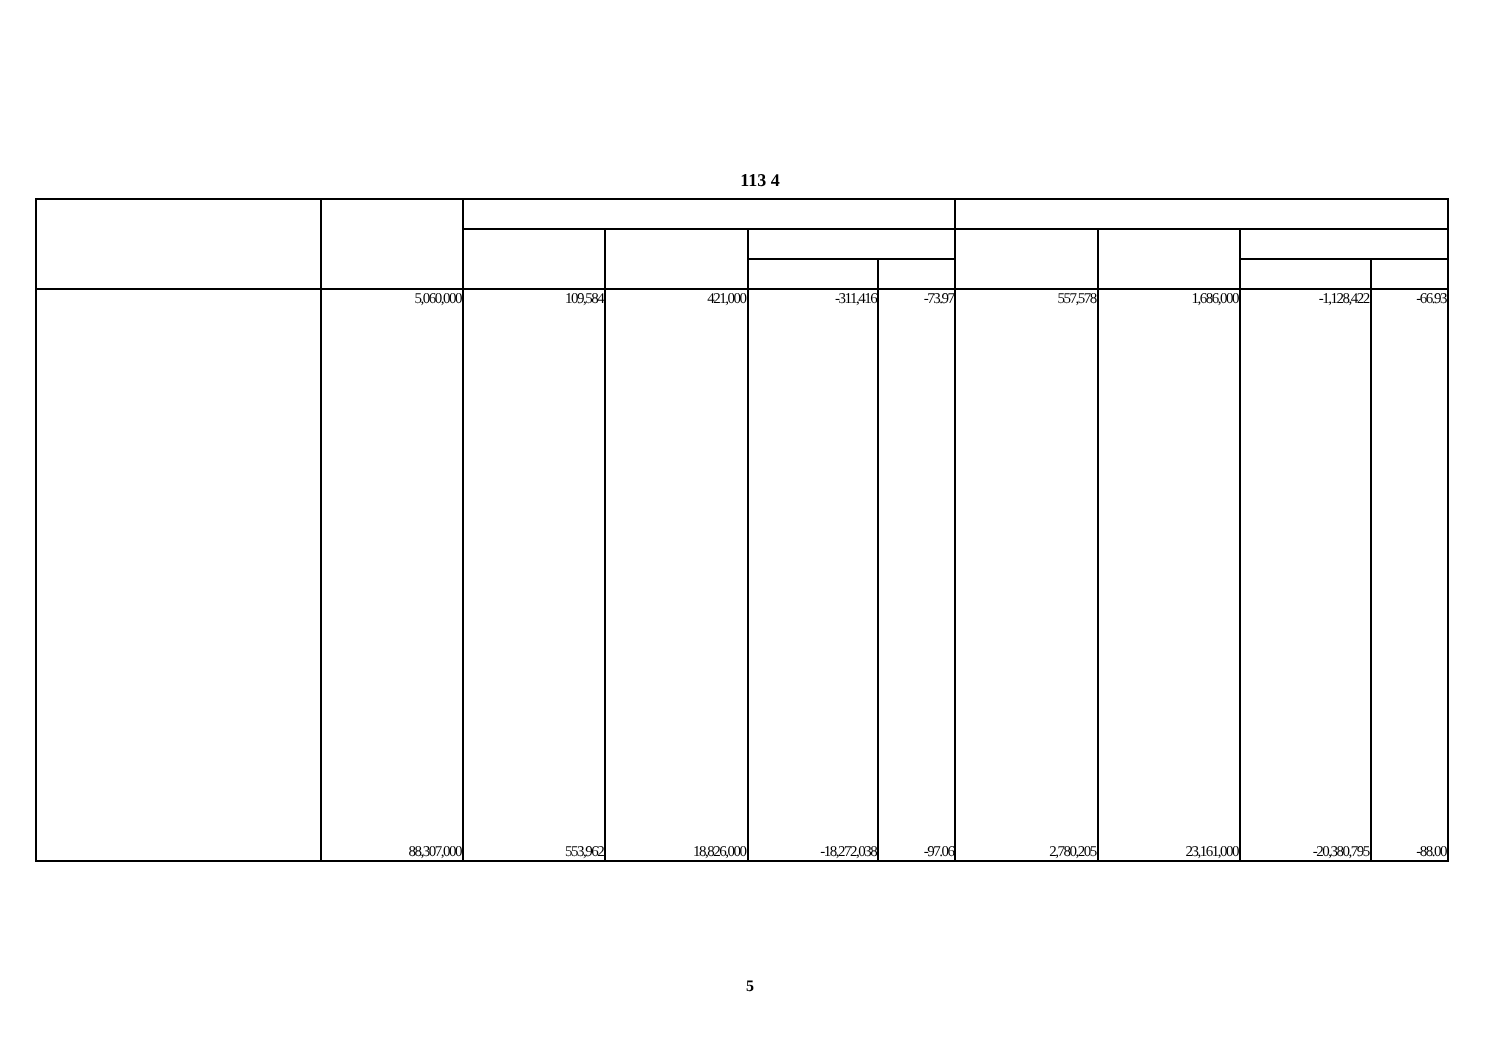113 4
| | 5,060,000 | 109,584 | 421,000 | -311,416 | -73.97 | 557,578 | 1,686,000 | -1,128,422 | -66.93 |
| | 88,307,000 | 553,962 | 18,826,000 | -18,272,038 | -97.06 | 2,780,205 | 23,161,000 | -20,380,795 | -88.00 |
5